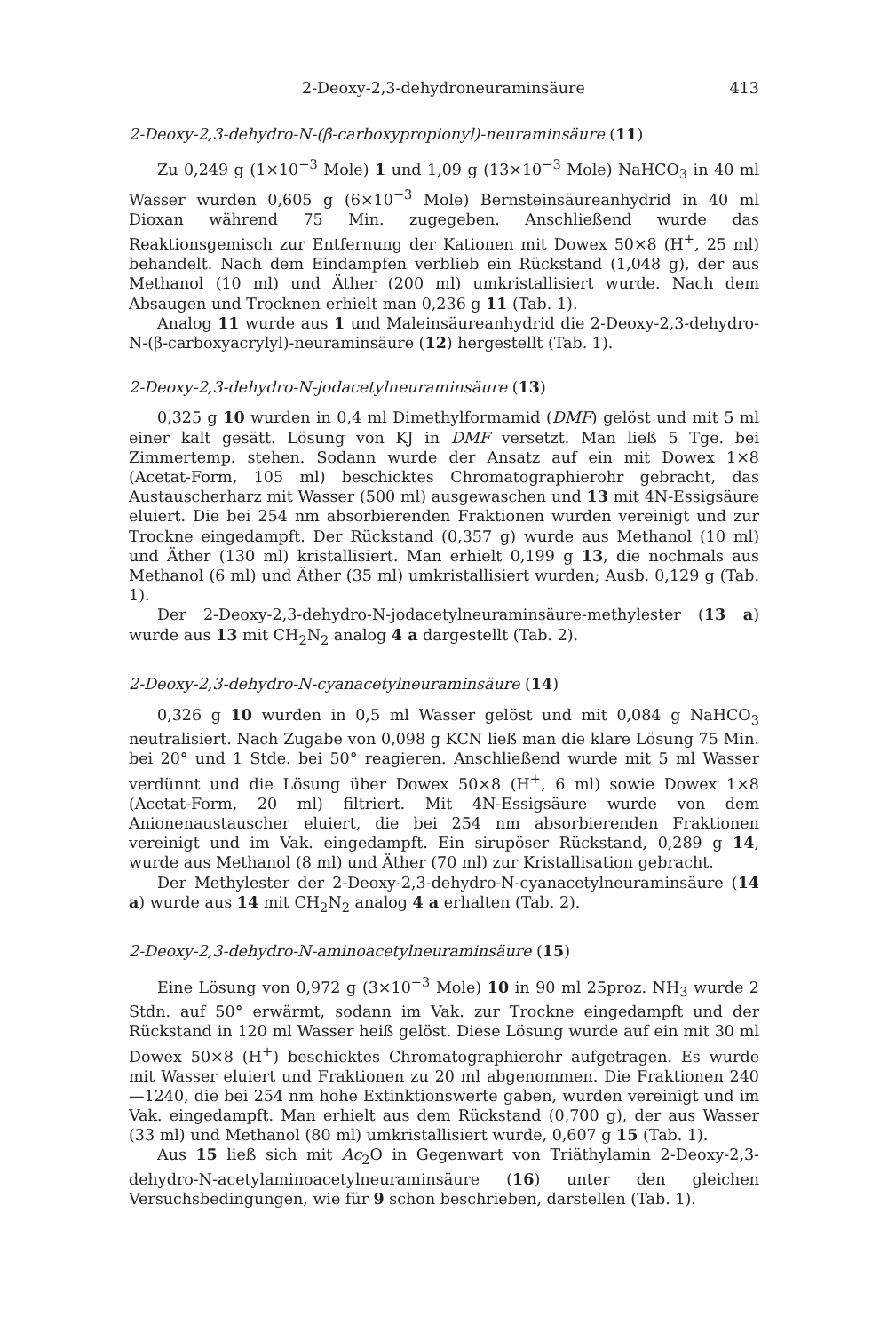2-Deoxy-2,3-dehydroneuraminsäure 413
2-Deoxy-2,3-dehydro-N-(β-carboxypropionyl)-neuraminsäure (11)
Zu 0,249 g (1×10<sup>−3</sup> Mole) 1 und 1,09 g (13×10<sup>−3</sup> Mole) NaHCO<sub>3</sub> in 40 ml Wasser wurden 0,605 g (6×10<sup>−3</sup> Mole) Bernsteinsäureanhydrid in 40 ml Dioxan während 75 Min. zugegeben. Anschließend wurde das Reaktionsgemisch zur Entfernung der Kationen mit Dowex 50×8 (H<sup>+</sup>, 25 ml) behandelt. Nach dem Eindampfen verblieb ein Rückstand (1,048 g), der aus Methanol (10 ml) und Äther (200 ml) umkristallisiert wurde. Nach dem Absaugen und Trocknen erhielt man 0,236 g 11 (Tab. 1).
Analog 11 wurde aus 1 und Maleinsäureanhydrid die 2-Deoxy-2,3-dehydro-N-(β-carboxyacrylyl)-neuraminsäure (12) hergestellt (Tab. 1).
2-Deoxy-2,3-dehydro-N-jodacetylneuraminsäure (13)
0,325 g 10 wurden in 0,4 ml Dimethylformamid (DMF) gelöst und mit 5 ml einer kalt gesätt. Lösung von KJ in DMF versetzt. Man ließ 5 Tge. bei Zimmertemp. stehen. Sodann wurde der Ansatz auf ein mit Dowex 1×8 (Acetat-Form, 105 ml) beschicktes Chromatographierohr gebracht, das Austauscherharz mit Wasser (500 ml) ausgewaschen und 13 mit 4N-Essigsäure eluiert. Die bei 254 nm absorbierenden Fraktionen wurden vereinigt und zur Trockne eingedampft. Der Rückstand (0,357 g) wurde aus Methanol (10 ml) und Äther (130 ml) kristallisiert. Man erhielt 0,199 g 13, die nochmals aus Methanol (6 ml) und Äther (35 ml) umkristallisiert wurden; Ausb. 0,129 g (Tab. 1).
Der 2-Deoxy-2,3-dehydro-N-jodacetylneuraminsäure-methylester (13 a) wurde aus 13 mit CH<sub>2</sub>N<sub>2</sub> analog 4 a dargestellt (Tab. 2).
2-Deoxy-2,3-dehydro-N-cyanacetylneuraminsäure (14)
0,326 g 10 wurden in 0,5 ml Wasser gelöst und mit 0,084 g NaHCO<sub>3</sub> neutralisiert. Nach Zugabe von 0,098 g KCN ließ man die klare Lösung 75 Min. bei 20° und 1 Stde. bei 50° reagieren. Anschließend wurde mit 5 ml Wasser verdünnt und die Lösung über Dowex 50×8 (H<sup>+</sup>, 6 ml) sowie Dowex 1×8 (Acetat-Form, 20 ml) filtriert. Mit 4N-Essigsäure wurde von dem Anionenaustauscher eluiert, die bei 254 nm absorbierenden Fraktionen vereinigt und im Vak. eingedampft. Ein sirupöser Rückstand, 0,289 g 14, wurde aus Methanol (8 ml) und Äther (70 ml) zur Kristallisation gebracht.
Der Methylester der 2-Deoxy-2,3-dehydro-N-cyanacetylneuraminsäure (14 a) wurde aus 14 mit CH<sub>2</sub>N<sub>2</sub> analog 4 a erhalten (Tab. 2).
2-Deoxy-2,3-dehydro-N-aminoacetylneuraminsäure (15)
Eine Lösung von 0,972 g (3×10<sup>−3</sup> Mole) 10 in 90 ml 25proz. NH<sub>3</sub> wurde 2 Stdn. auf 50° erwärmt, sodann im Vak. zur Trockne eingedampft und der Rückstand in 120 ml Wasser heiß gelöst. Diese Lösung wurde auf ein mit 30 ml Dowex 50×8 (H<sup>+</sup>) beschicktes Chromatographierohr aufgetragen. Es wurde mit Wasser eluiert und Fraktionen zu 20 ml abgenommen. Die Fraktionen 240—1240, die bei 254 nm hohe Extinktionswerte gaben, wurden vereinigt und im Vak. eingedampft. Man erhielt aus dem Rückstand (0,700 g), der aus Wasser (33 ml) und Methanol (80 ml) umkristallisiert wurde, 0,607 g 15 (Tab. 1).
Aus 15 ließ sich mit Ac<sub>2</sub>O in Gegenwart von Triäthylamin 2-Deoxy-2,3-dehydro-N-acetylaminoacetylneuraminsäure (16) unter den gleichen Versuchsbedingungen, wie für 9 schon beschrieben, darstellen (Tab. 1).